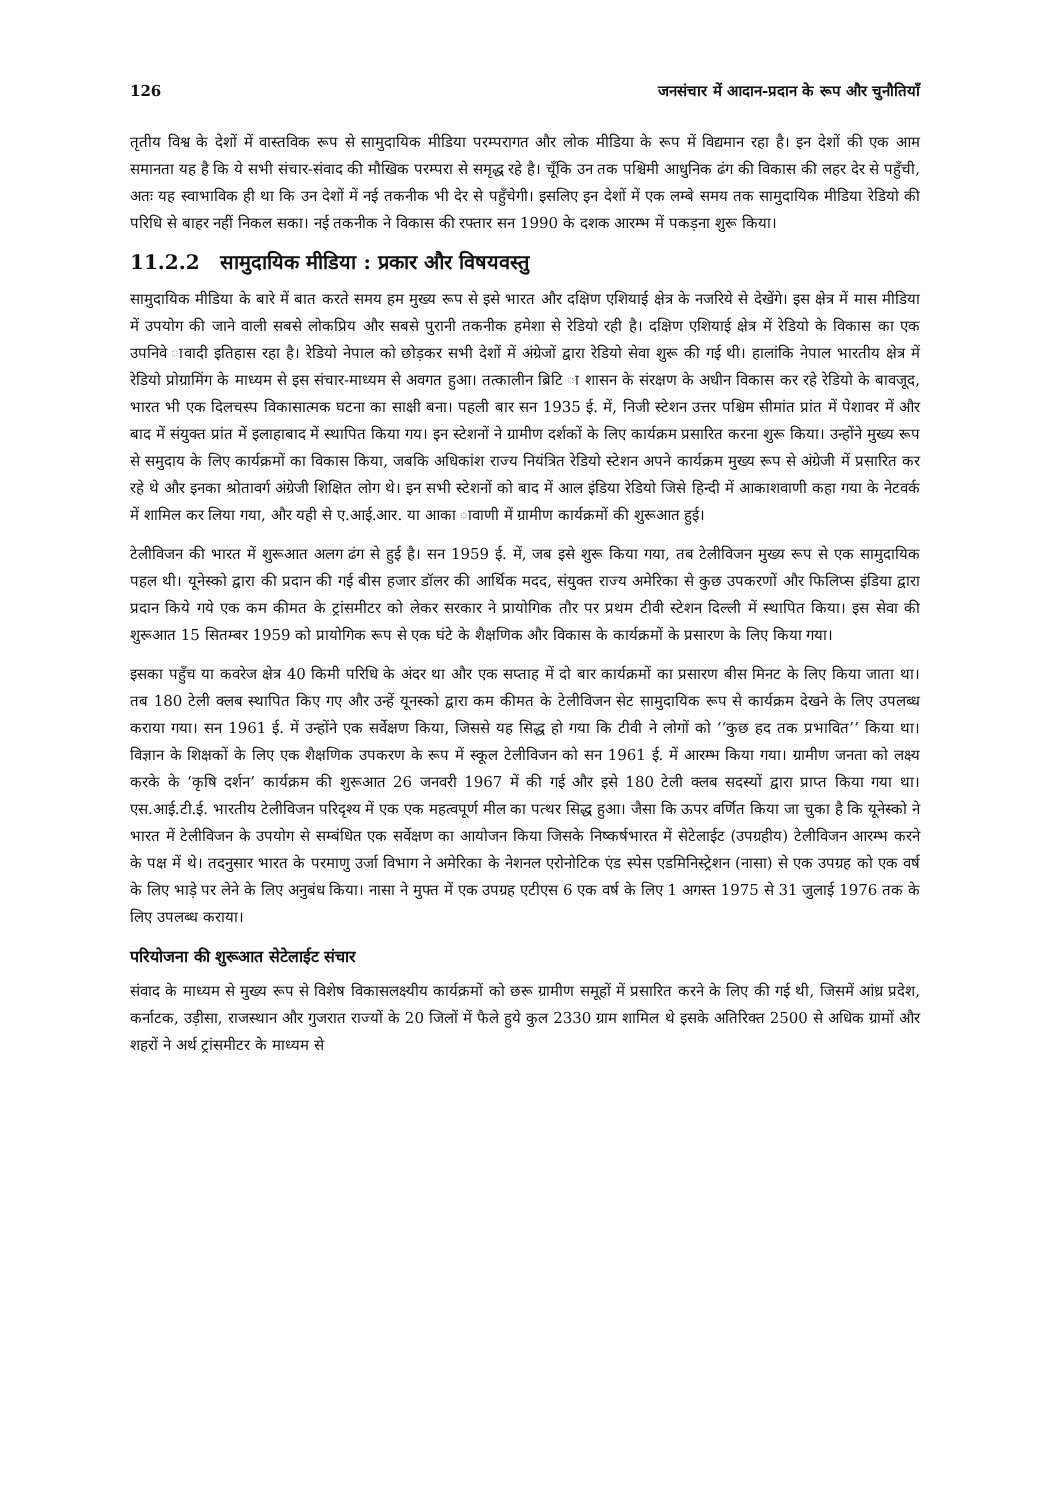126 जनसंचार में आदान-प्रदान के रूप और चुनौतियाँ
तृतीय विश्व के देशों में वास्तविक रूप से सामुदायिक मीडिया परम्परागत और लोक मीडिया के रूप में विद्यमान रहा है। इन देशों की एक आम समानता यह है कि ये सभी संचार-संवाद की मौखिक परम्परा से समृद्ध रहे है। चूँकि उन तक पश्चिमी आधुनिक ढंग की विकास की लहर देर से पहुँची, अतः यह स्वाभाविक ही था कि उन देशों में नई तकनीक भी देर से पहुँचेगी। इसलिए इन देशों में एक लम्बे समय तक सामुदायिक मीडिया रेडियो की परिधि से बाहर नहीं निकल सका। नई तकनीक ने विकास की रफ्तार सन 1990 के दशक आरम्भ में पकड़ना शुरू किया।
11.2.2 सामुदायिक मीडिया : प्रकार और विषयवस्तु
सामुदायिक मीडिया के बारे में बात करते समय हम मुख्य रूप से इसे भारत और दक्षिण एशियाई क्षेत्र के नजरिये से देखेंगे। इस क्षेत्र में मास मीडिया में उपयोग की जाने वाली सबसे लोकप्रिय और सबसे पुरानी तकनीक हमेशा से रेडियो रही है। दक्षिण एशियाई क्षेत्र में रेडियो के विकास का एक उपनिवे ावादी इतिहास रहा है। रेडियो नेपाल को छोड़कर सभी देशों में अंग्रेजों द्वारा रेडियो सेवा शुरू की गई थी। हालांकि नेपाल भारतीय क्षेत्र में रेडियो प्रोग्रामिंग के माध्यम से इस संचार-माध्यम से अवगत हुआ। तत्कालीन ब्रिटि ा शासन के संरक्षण के अधीन विकास कर रहे रेडियो के बावजूद, भारत भी एक दिलचस्प विकासात्मक घटना का साक्षी बना। पहली बार सन 1935 ई. में, निजी स्टेशन उत्तर पश्चिम सीमांत प्रांत में पेशावर में और बाद में संयुक्त प्रांत में इलाहाबाद में स्थापित किया गय। इन स्टेशनों ने ग्रामीण दर्शकों के लिए कार्यक्रम प्रसारित करना शुरू किया। उन्होंने मुख्य रूप से समुदाय के लिए कार्यक्रमों का विकास किया, जबकि अधिकांश राज्य नियंत्रित रेडियो स्टेशन अपने कार्यक्रम मुख्य रूप से अंग्रेजी में प्रसारित कर रहे थे और इनका श्रोतावर्ग अंग्रेजी शिक्षित लोग थे। इन सभी स्टेशनों को बाद में आल इंडिया रेडियो जिसे हिन्दी में आकाशवाणी कहा गया के नेटवर्क में शामिल कर लिया गया, और यही से ए.आई.आर. या आका ावाणी में ग्रामीण कार्यक्रमों की शुरूआत हुई।
टेलीविजन की भारत में शुरूआत अलग ढंग से हुई है। सन 1959 ई. में, जब इसे शुरू किया गया, तब टेलीविजन मुख्य रूप से एक सामुदायिक पहल थी। यूनेस्को द्वारा की प्रदान की गई बीस हजार डॉलर की आर्थिक मदद, संयुक्त राज्य अमेरिका से कुछ उपकरणों और फिलिप्स इंडिया द्वारा प्रदान किये गये एक कम कीमत के ट्रांसमीटर को लेकर सरकार ने प्रायोगिक तौर पर प्रथम टीवी स्टेशन दिल्ली में स्थापित किया। इस सेवा की शुरूआत 15 सितम्बर 1959 को प्रायोगिक रूप से एक घंटे के शैक्षणिक और विकास के कार्यक्रमों के प्रसारण के लिए किया गया।
इसका पहुँच या कवरेज क्षेत्र 40 किमी परिधि के अंदर था और एक सप्ताह में दो बार कार्यक्रमों का प्रसारण बीस मिनट के लिए किया जाता था। तब 180 टेली क्लब स्थापित किए गए और उन्हें यूनस्को द्वारा कम कीमत के टेलीविजन सेट सामुदायिक रूप से कार्यक्रम देखने के लिए उपलब्ध कराया गया। सन 1961 ई. में उन्होंने एक सर्वेक्षण किया, जिससे यह सिद्ध हो गया कि टीवी ने लोगों को ‘‘कुछ हद तक प्रभावित’’ किया था। विज्ञान के शिक्षकों के लिए एक शैक्षणिक उपकरण के रूप में स्कूल टेलीविजन को सन 1961 ई. में आरम्भ किया गया। ग्रामीण जनता को लक्ष्य करके के ‘कृषि दर्शन’ कार्यक्रम की शुरूआत 26 जनवरी 1967 में की गई और इसे 180 टेली क्लब सदस्यों द्वारा प्राप्त किया गया था। एस.आई.टी.ई. भारतीय टेलीविजन परिदृश्य में एक एक महत्वपूर्ण मील का पत्थर सिद्ध हुआ। जैसा कि ऊपर वर्णित किया जा चुका है कि यूनेस्को ने भारत में टेलीविजन के उपयोग से सम्बंधित एक सर्वेक्षण का आयोजन किया जिसके निष्कर्षभारत में सेटेलाईट (उपग्रहीय) टेलीविजन आरम्भ करने के पक्ष में थे। तदनुसार भारत के परमाणु उर्जा विभाग ने अमेरिका के नेशनल एरोनोटिक एंड स्पेस एडमिनिस्ट्रेशन (नासा) से एक उपग्रह को एक वर्ष के लिए भाड़े पर लेने के लिए अनुबंध किया। नासा ने मुफ्त में एक उपग्रह एटीएस 6 एक वर्ष के लिए 1 अगस्त 1975 से 31 जुलाई 1976 तक के लिए उपलब्ध कराया।
परियोजना की शुरूआत सेटेलाईट संचार
संवाद के माध्यम से मुख्य रूप से विशेष विकासलक्ष्यीय कार्यक्रमों को छरू ग्रामीण समूहों में प्रसारित करने के लिए की गई थी, जिसमें आंध्र प्रदेश, कर्नाटक, उड़ीसा, राजस्थान और गुजरात राज्यों के 20 जिलों में फैले हुये कुल 2330 ग्राम शामिल थे इसके अतिरिक्त 2500 से अधिक ग्रामों और शहरों ने अर्थ ट्रांसमीटर के माध्यम से